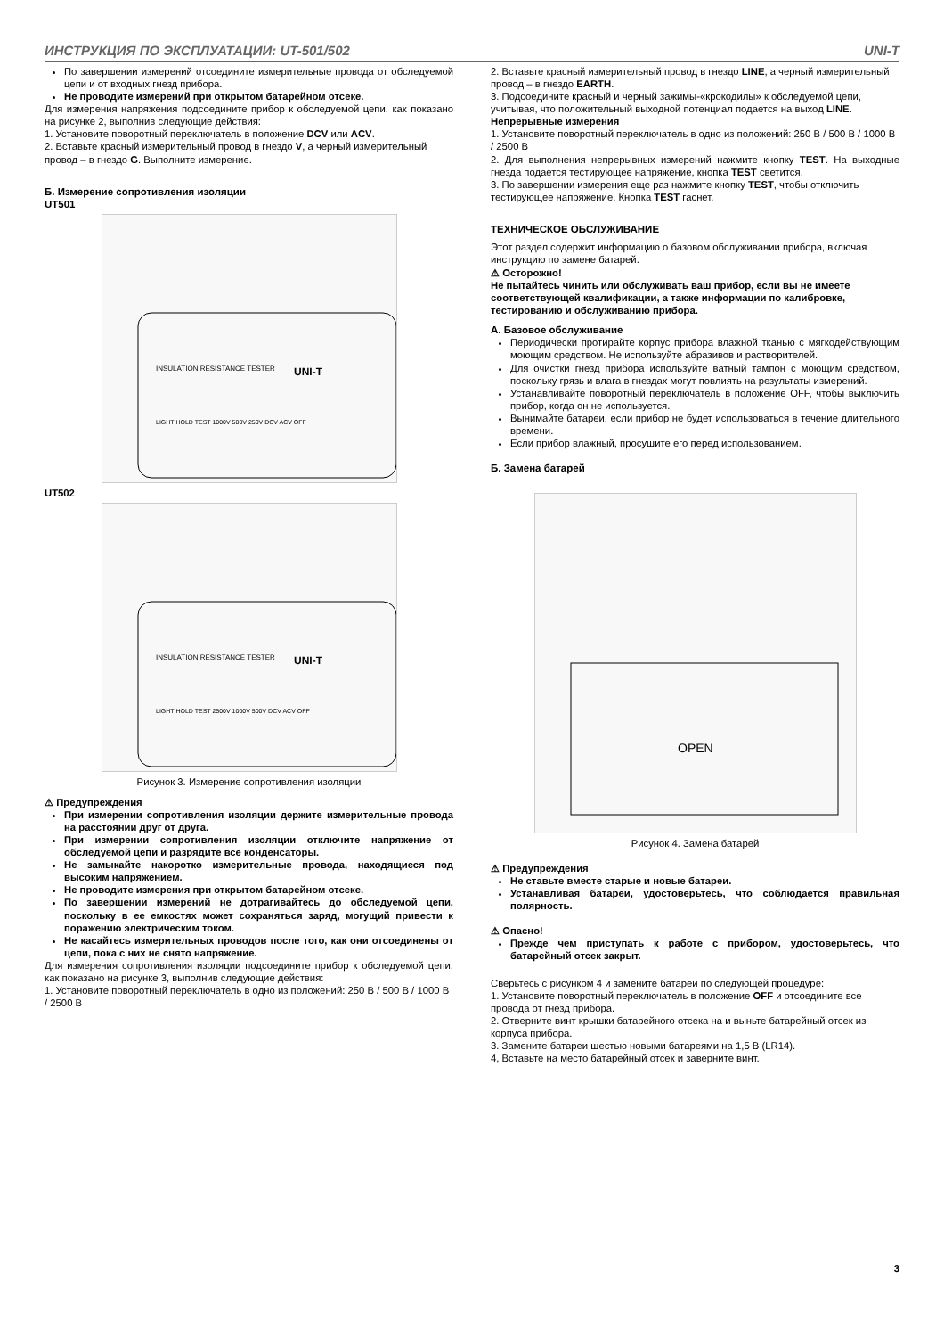ИНСТРУКЦИЯ ПО ЭКСПЛУАТАЦИИ: UT-501/502 UNI-T
По завершении измерений отсоедините измерительные провода от обследуемой цепи и от входных гнезд прибора.
Не проводите измерений при открытом батарейном отсеке.
Для измерения напряжения подсоедините прибор к обследуемой цепи, как показано на рисунке 2, выполнив следующие действия:
1. Установите поворотный переключатель в положение DCV или ACV.
2. Вставьте красный измерительный провод в гнездо V, а черный измерительный провод – в гнездо G. Выполните измерение.
Б. Измерение сопротивления изоляции
UT501
UNI-T
INSULATION RESISTANCE TESTER
LIGHT HOLD TEST 1000V 500V 250V DCV ACV OFF
UT502
UNI-T
INSULATION RESISTANCE TESTER
LIGHT HOLD TEST 2500V 1000V 500V DCV ACV OFF
Рисунок 3. Измерение сопротивления изоляции
⚠ Предупреждения
При измерении сопротивления изоляции держите измерительные провода на расстоянии друг от друга.
При измерении сопротивления изоляции отключите напряжение от обследуемой цепи и разрядите все конденсаторы.
Не замыкайте накоротко измерительные провода, находящиеся под высоким напряжением.
Не проводите измерения при открытом батарейном отсеке.
По завершении измерений не дотрагивайтесь до обследуемой цепи, поскольку в ее емкостях может сохраняться заряд, могущий привести к поражению электрическим током.
Не касайтесь измерительных проводов после того, как они отсоединены от цепи, пока с них не снято напряжение.
Для измерения сопротивления изоляции подсоедините прибор к обследуемой цепи, как показано на рисунке 3, выполнив следующие действия:
1. Установите поворотный переключатель в одно из положений: 250 В / 500 В / 1000 В / 2500 В
2. Вставьте красный измерительный провод в гнездо LINE, а черный измерительный провод – в гнездо EARTH.
3. Подсоедините красный и черный зажимы-«крокодилы» к обследуемой цепи, учитывая, что положительный выходной потенциал подается на выход LINE.
Непрерывные измерения
1. Установите поворотный переключатель в одно из положений: 250 В / 500 В / 1000 В / 2500 В
2. Для выполнения непрерывных измерений нажмите кнопку TEST. На выходные гнезда подается тестирующее напряжение, кнопка TEST светится.
3. По завершении измерения еще раз нажмите кнопку TEST, чтобы отключить тестирующее напряжение. Кнопка TEST гаснет.
ТЕХНИЧЕСКОЕ ОБСЛУЖИВАНИЕ
Этот раздел содержит информацию о базовом обслуживании прибора, включая инструкцию по замене батарей.
⚠ Осторожно!
Не пытайтесь чинить или обслуживать ваш прибор, если вы не имеете соответствующей квалификации, а также информации по калибровке, тестированию и обслуживанию прибора.
А. Базовое обслуживание
Периодически протирайте корпус прибора влажной тканью с мягкодействующим моющим средством. Не используйте абразивов и растворителей.
Для очистки гнезд прибора используйте ватный тампон с моющим средством, поскольку грязь и влага в гнездах могут повлиять на результаты измерений.
Устанавливайте поворотный переключатель в положение OFF, чтобы выключить прибор, когда он не используется.
Вынимайте батареи, если прибор не будет использоваться в течение длительного времени.
Если прибор влажный, просушите его перед использованием.
Б. Замена батарей
OPEN
Рисунок 4. Замена батарей
⚠ Предупреждения
Не ставьте вместе старые и новые батареи.
Устанавливая батареи, удостоверьтесь, что соблюдается правильная полярность.
⚠ Опасно!
Прежде чем приступать к работе с прибором, удостоверьтесь, что батарейный отсек закрыт.
Сверьтесь с рисунком 4 и замените батареи по следующей процедуре:
1. Установите поворотный переключатель в положение OFF и отсоедините все провода от гнезд прибора.
2. Отверните винт крышки батарейного отсека на и выньте батарейный отсек из корпуса прибора.
3. Замените батареи шестью новыми батареями на 1,5 В (LR14).
4, Вставьте на место батарейный отсек и заверните винт.
3